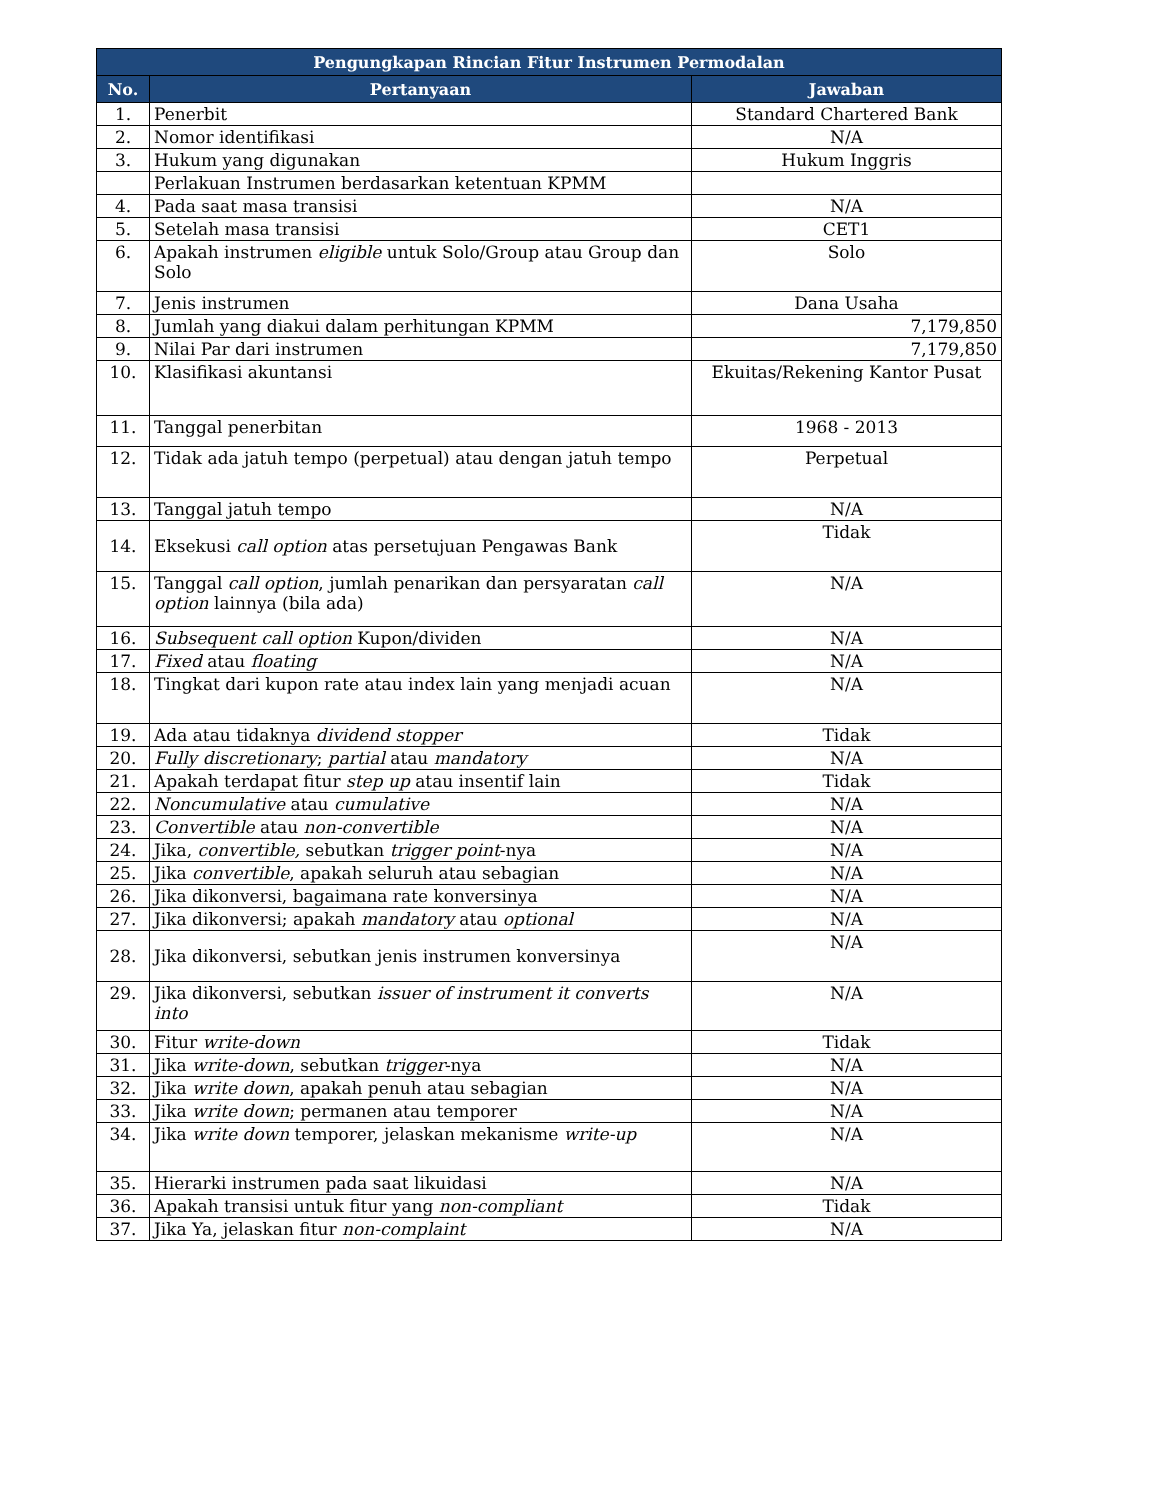| Pengungkapan Rincian Fitur Instrumen Permodalan | | |
| --- | --- | --- |
| No. | Pertanyaan | Jawaban |
| 1. | Penerbit | Standard Chartered Bank |
| 2. | Nomor identifikasi | N/A |
| 3. | Hukum yang digunakan | Hukum Inggris |
| | Perlakuan Instrumen berdasarkan ketentuan KPMM | |
| 4. | Pada saat masa transisi | N/A |
| 5. | Setelah masa transisi | CET1 |
| 6. | Apakah instrumen eligible untuk Solo/Group atau Group dan Solo | Solo |
| 7. | Jenis instrumen | Dana Usaha |
| 8. | Jumlah yang diakui dalam perhitungan KPMM | 7,179,850 |
| 9. | Nilai Par dari instrumen | 7,179,850 |
| 10. | Klasifikasi akuntansi | Ekuitas/Rekening Kantor Pusat |
| 11. | Tanggal penerbitan | 1968 - 2013 |
| 12. | Tidak ada jatuh tempo (perpetual) atau dengan jatuh tempo | Perpetual |
| 13. | Tanggal jatuh tempo | N/A |
| 14. | Eksekusi call option atas persetujuan Pengawas Bank | Tidak |
| 15. | Tanggal call option , jumlah penarikan dan persyaratan call option lainnya (bila ada) | N/A |
| 16. | Subsequent call option Kupon/dividen | N/A |
| 17. | Fixed atau floating | N/A |
| 18. | Tingkat dari kupon rate atau index lain yang menjadi acuan | N/A |
| 19. | Ada atau tidaknya dividend stopper | Tidak |
| 20. | Fully discretionary ; partial atau mandatory | N/A |
| 21. | Apakah terdapat fitur step up atau insentif lain | Tidak |
| 22. | Noncumulative atau cumulative | N/A |
| 23. | Convertible atau non-convertible | N/A |
| 24. | Jika, convertible, sebutkan trigger point -nya | N/A |
| 25. | Jika convertible , apakah seluruh atau sebagian | N/A |
| 26. | Jika dikonversi, bagaimana rate konversinya | N/A |
| 27. | Jika dikonversi; apakah mandatory atau optional | N/A |
| 28. | Jika dikonversi, sebutkan jenis instrumen konversinya | N/A |
| 29. | Jika dikonversi, sebutkan issuer of instrument it converts into | N/A |
| 30. | Fitur write-down | Tidak |
| 31. | Jika write-down , sebutkan trigger -nya | N/A |
| 32. | Jika write down , apakah penuh atau sebagian | N/A |
| 33. | Jika write down ; permanen atau temporer | N/A |
| 34. | Jika write down temporer, jelaskan mekanisme write-up | N/A |
| 35. | Hierarki instrumen pada saat likuidasi | N/A |
| 36. | Apakah transisi untuk fitur yang non-compliant | Tidak |
| 37. | Jika Ya, jelaskan fitur non-complaint | N/A |